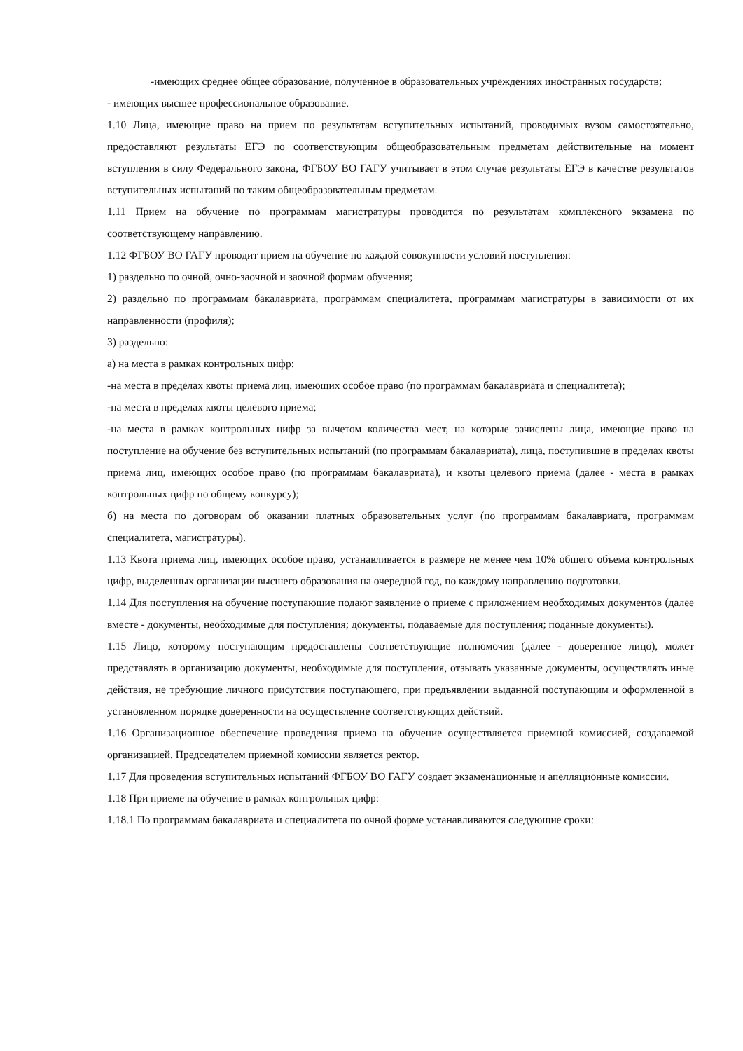-имеющих среднее общее образование, полученное в образовательных учреждениях иностранных государств;
- имеющих высшее профессиональное образование.
1.10 Лица, имеющие право на прием по результатам вступительных испытаний, проводимых вузом самостоятельно, предоставляют результаты ЕГЭ по соответствующим общеобразовательным предметам действительные на момент вступления в силу Федерального закона, ФГБОУ ВО ГАГУ учитывает в этом случае результаты ЕГЭ в качестве результатов вступительных испытаний по таким общеобразовательным предметам.
1.11 Прием на обучение по программам магистратуры проводится по результатам комплексного экзамена по соответствующему направлению.
1.12 ФГБОУ ВО ГАГУ проводит прием на обучение по каждой совокупности условий поступления:
1) раздельно по очной, очно-заочной и заочной формам обучения;
2) раздельно по программам бакалавриата, программам специалитета, программам магистратуры в зависимости от их направленности (профиля);
3) раздельно:
а) на места в рамках контрольных цифр:
-на места в пределах квоты приема лиц, имеющих особое право (по программам бакалавриата и специалитета);
-на места в пределах квоты целевого приема;
-на места в рамках контрольных цифр за вычетом количества мест, на которые зачислены лица, имеющие право на поступление на обучение без вступительных испытаний (по программам бакалавриата), лица, поступившие в пределах квоты приема лиц, имеющих особое право (по программам бакалавриата), и квоты целевого приема (далее - места в рамках контрольных цифр по общему конкурсу);
б) на места по договорам об оказании платных образовательных услуг (по программам бакалавриата, программам специалитета, магистратуры).
1.13 Квота приема лиц, имеющих особое право, устанавливается в размере не менее чем 10% общего объема контрольных цифр, выделенных организации высшего образования на очередной год, по каждому направлению подготовки.
1.14 Для поступления на обучение поступающие подают заявление о приеме с приложением необходимых документов (далее вместе - документы, необходимые для поступления; документы, подаваемые для поступления; поданные документы).
1.15 Лицо, которому поступающим предоставлены соответствующие полномочия (далее - доверенное лицо), может представлять в организацию документы, необходимые для поступления, отзывать указанные документы, осуществлять иные действия, не требующие личного присутствия поступающего, при предъявлении выданной поступающим и оформленной в установленном порядке доверенности на осуществление соответствующих действий.
1.16 Организационное обеспечение проведения приема на обучение осуществляется приемной комиссией, создаваемой организацией. Председателем приемной комиссии является ректор.
1.17 Для проведения вступительных испытаний ФГБОУ ВО ГАГУ создает экзаменационные и апелляционные комиссии.
1.18 При приеме на обучение в рамках контрольных цифр:
1.18.1 По программам бакалавриата и специалитета по очной форме устанавливаются следующие сроки: